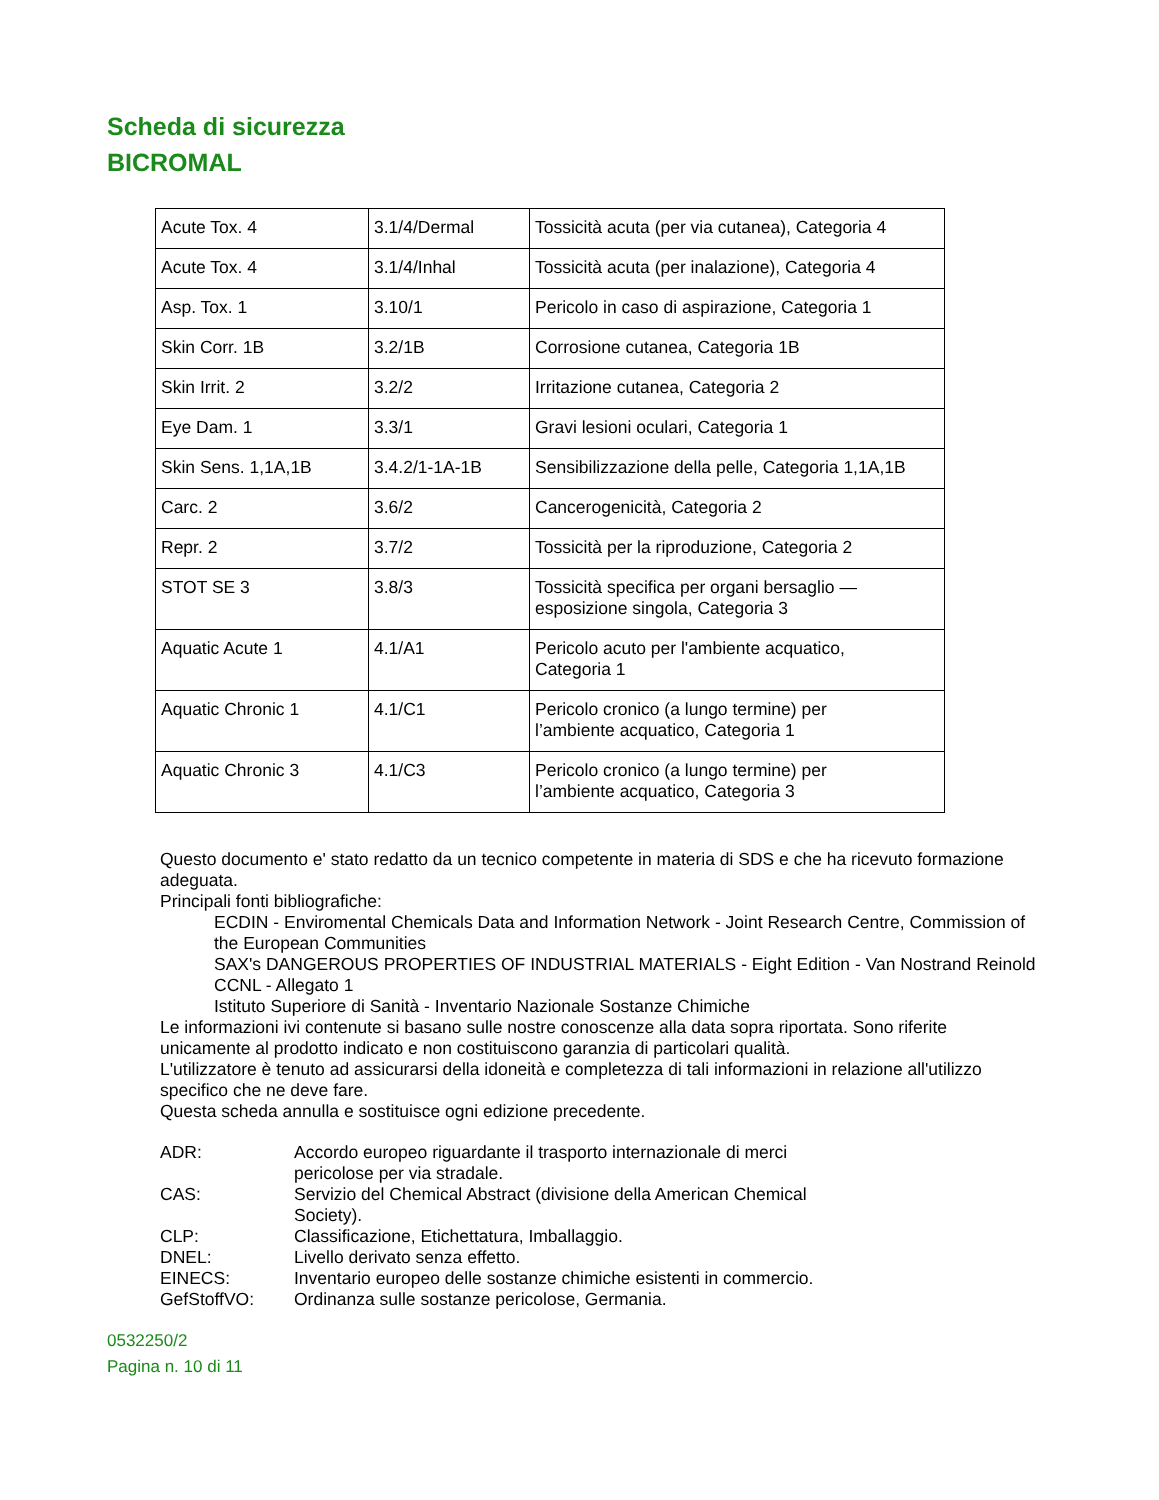Scheda di sicurezza
BICROMAL
| Acute Tox. 4 | 3.1/4/Dermal | Tossicità acuta (per via cutanea), Categoria 4 |
| Acute Tox. 4 | 3.1/4/Inhal | Tossicità acuta (per inalazione), Categoria 4 |
| Asp. Tox. 1 | 3.10/1 | Pericolo in caso di aspirazione, Categoria 1 |
| Skin Corr. 1B | 3.2/1B | Corrosione cutanea, Categoria 1B |
| Skin Irrit. 2 | 3.2/2 | Irritazione cutanea, Categoria 2 |
| Eye Dam. 1 | 3.3/1 | Gravi lesioni oculari, Categoria 1 |
| Skin Sens. 1,1A,1B | 3.4.2/1-1A-1B | Sensibilizzazione della pelle, Categoria 1,1A,1B |
| Carc. 2 | 3.6/2 | Cancerogenicità, Categoria 2 |
| Repr. 2 | 3.7/2 | Tossicità per la riproduzione, Categoria 2 |
| STOT SE 3 | 3.8/3 | Tossicità specifica per organi bersaglio — esposizione singola, Categoria 3 |
| Aquatic Acute 1 | 4.1/A1 | Pericolo acuto per l'ambiente acquatico, Categoria 1 |
| Aquatic Chronic 1 | 4.1/C1 | Pericolo cronico (a lungo termine) per l’ambiente acquatico, Categoria 1 |
| Aquatic Chronic 3 | 4.1/C3 | Pericolo cronico (a lungo termine) per l’ambiente acquatico, Categoria 3 |
Questo documento e' stato redatto da un tecnico competente in materia di SDS e che ha ricevuto formazione adeguata.
Principali fonti bibliografiche:
ECDIN - Enviromental Chemicals Data and Information Network - Joint Research Centre, Commission of the European Communities
SAX's DANGEROUS PROPERTIES OF INDUSTRIAL MATERIALS - Eight Edition - Van Nostrand Reinold
CCNL - Allegato 1
Istituto Superiore di Sanità - Inventario Nazionale Sostanze Chimiche
Le informazioni ivi contenute si basano sulle nostre conoscenze alla data sopra riportata. Sono riferite unicamente al prodotto indicato e non costituiscono garanzia di particolari qualità.
L'utilizzatore è tenuto ad assicurarsi della idoneità e completezza di tali informazioni in relazione all'utilizzo specifico che ne deve fare.
Questa scheda annulla e sostituisce ogni edizione precedente.
ADR:
Accordo europeo riguardante il trasporto internazionale di merci pericolose per via stradale.
CAS:
Servizio del Chemical Abstract (divisione della American Chemical Society).
CLP:
Classificazione, Etichettatura, Imballaggio.
DNEL:
Livello derivato senza effetto.
EINECS:
Inventario europeo delle sostanze chimiche esistenti in commercio.
GefStoffVO:
Ordinanza sulle sostanze pericolose, Germania.
0532250/2
Pagina n. 10 di 11